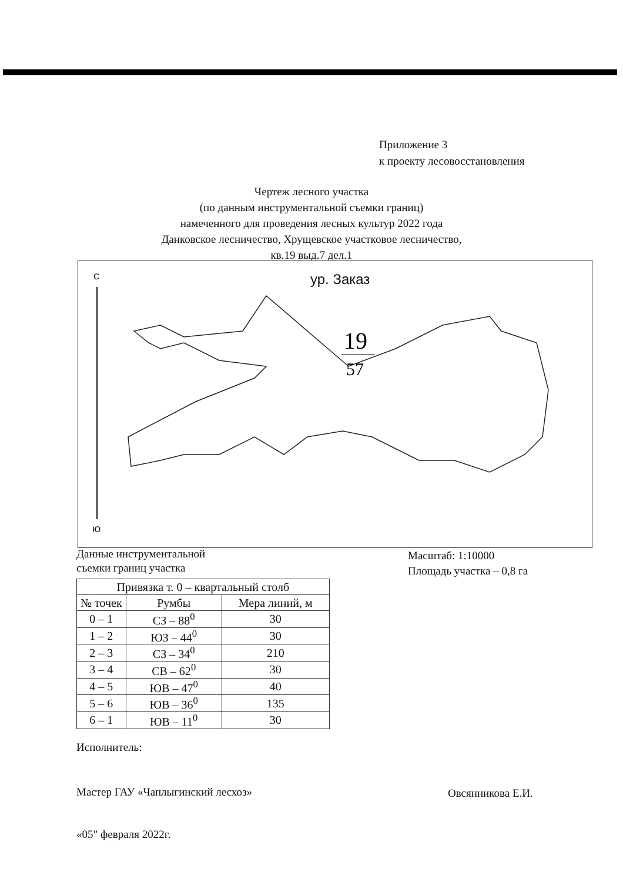Приложение 3
к проекту лесовосстановления
Чертеж лесного участка
(по данным инструментальной съемки границ)
намеченного для проведения лесных культур 2022 года
Данковское лесничество, Хрущевское участковое лесничество,
кв.19 выд.7 дел.1
ур. Заказ
С
Ю
19
57
Данные инструментальной
съемки границ участка
Масштаб: 1:10000
Площадь участка – 0,8 га
| Привязка т. 0 – квартальный столб | | |
| --- | --- | --- |
| № точек | Румбы | Мера линий, м |
| 0 – 1 | СЗ – 88<sup>0</sup> | 30 |
| 1 – 2 | ЮЗ – 44<sup>0</sup> | 30 |
| 2 – 3 | СЗ – 34<sup>0</sup> | 210 |
| 3 – 4 | СВ – 62<sup>0</sup> | 30 |
| 4 – 5 | ЮВ – 47<sup>0</sup> | 40 |
| 5 – 6 | ЮВ – 36<sup>0</sup> | 135 |
| 6 – 1 | ЮВ – 11<sup>0</sup> | 30 |
Исполнитель:
Мастер ГАУ «Чаплыгинский лесхоз»
Овсянникова Е.И.
«05" февраля 2022г.